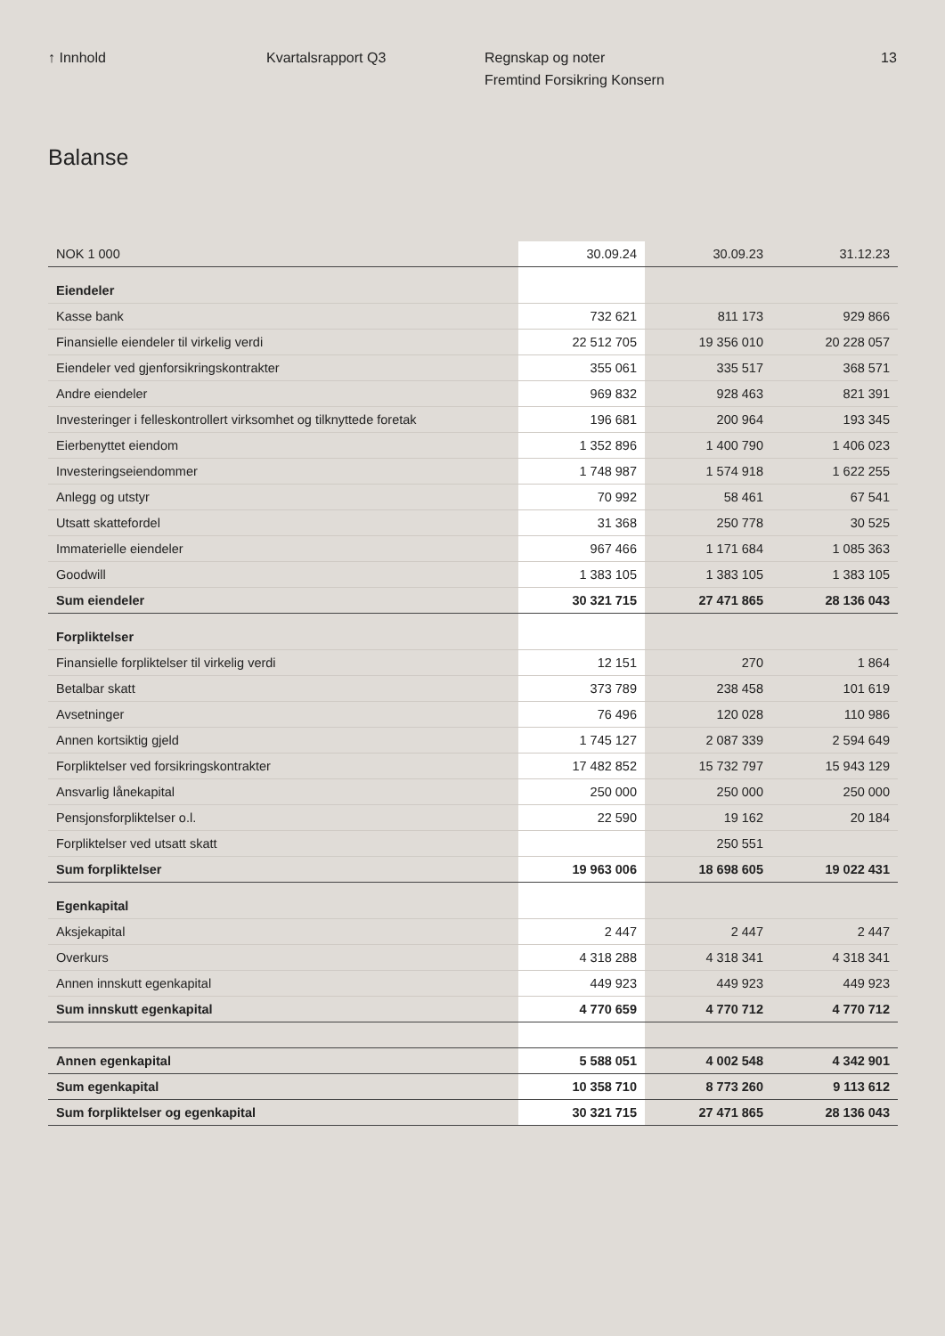↑ Innhold Kvartalsrapport Q3 Regnskap og noter
Fremtind Forsikring Konsern
13
Balanse
| NOK 1 000 | 30.09.24 | 30.09.23 | 31.12.23 |
| --- | --- | --- | --- |
| Eiendeler | | | |
| Kasse bank | 732 621 | 811 173 | 929 866 |
| Finansielle eiendeler til virkelig verdi | 22 512 705 | 19 356 010 | 20 228 057 |
| Eiendeler ved gjenforsikringskontrakter | 355 061 | 335 517 | 368 571 |
| Andre eiendeler | 969 832 | 928 463 | 821 391 |
| Investeringer i felleskontrollert virksomhet og tilknyttede foretak | 196 681 | 200 964 | 193 345 |
| Eierbenyttet eiendom | 1 352 896 | 1 400 790 | 1 406 023 |
| Investeringseiendommer | 1 748 987 | 1 574 918 | 1 622 255 |
| Anlegg og utstyr | 70 992 | 58 461 | 67 541 |
| Utsatt skattefordel | 31 368 | 250 778 | 30 525 |
| Immaterielle eiendeler | 967 466 | 1 171 684 | 1 085 363 |
| Goodwill | 1 383 105 | 1 383 105 | 1 383 105 |
| Sum eiendeler | 30 321 715 | 27 471 865 | 28 136 043 |
| Forpliktelser | | | |
| Finansielle forpliktelser til virkelig verdi | 12 151 | 270 | 1 864 |
| Betalbar skatt | 373 789 | 238 458 | 101 619 |
| Avsetninger | 76 496 | 120 028 | 110 986 |
| Annen kortsiktig gjeld | 1 745 127 | 2 087 339 | 2 594 649 |
| Forpliktelser ved forsikringskontrakter | 17 482 852 | 15 732 797 | 15 943 129 |
| Ansvarlig lånekapital | 250 000 | 250 000 | 250 000 |
| Pensjonsforpliktelser o.l. | 22 590 | 19 162 | 20 184 |
| Forpliktelser ved utsatt skatt | | 250 551 | |
| Sum forpliktelser | 19 963 006 | 18 698 605 | 19 022 431 |
| Egenkapital | | | |
| Aksjekapital | 2 447 | 2 447 | 2 447 |
| Overkurs | 4 318 288 | 4 318 341 | 4 318 341 |
| Annen innskutt egenkapital | 449 923 | 449 923 | 449 923 |
| Sum innskutt egenkapital | 4 770 659 | 4 770 712 | 4 770 712 |
| Annen egenkapital | 5 588 051 | 4 002 548 | 4 342 901 |
| Sum egenkapital | 10 358 710 | 8 773 260 | 9 113 612 |
| Sum forpliktelser og egenkapital | 30 321 715 | 27 471 865 | 28 136 043 |